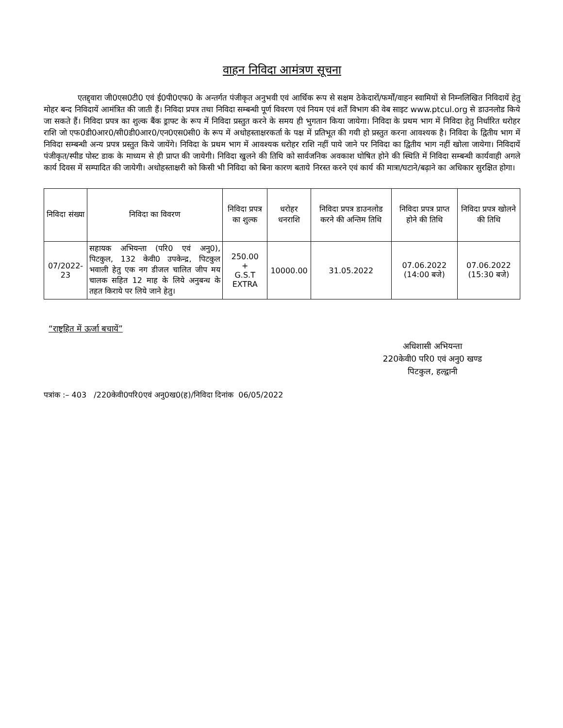वाहन निविदा आमंत्रण सूचना
एतद्द्वारा जी0एस0टी0 एवं ई0पी0एफ0 के अन्तर्गत पंजीकृत अनुभवी एवं आर्थिक रूप से सक्षम ठेकेदारों/फर्मों/वाहन स्वामियों से निम्नलिखित निविदायें हेतु मोहर बन्द निविदायें आमंत्रित की जाती हैं। निविदा प्रपत्र तथा निविदा सम्बन्धी पूर्ण विवरण एवं नियम एवं शर्तें विभाग की वेब साइट www.ptcul.org से डाउनलोड किये जा सकते हैं। निविदा प्रपत्र का शुल्क बैंक ड्राफ्ट के रूप में निविदा प्रस्तुत करने के समय ही भुगतान किया जायेगा। निविदा के प्रथम भाग में निविदा हेतु निर्धारित धरोहर राशि जो एफ0डी0आर0/सी0डी0आर0/एन0एस0सी0 के रूप में अधोहस्ताक्षरकर्ता के पक्ष में प्रतिभूत की गयी हो प्रस्तुत करना आवश्यक है। निविदा के द्वितीय भाग में निविदा सम्बन्धी अन्य प्रपत्र प्रस्तुत किये जायेंगे। निविदा के प्रथम भाग में आवश्यक धरोहर राशि नहीं पाये जाने पर निविदा का द्वितीय भाग नहीं खोला जायेगा। निविदायें पंजीकृत/स्पीड पोस्ट डाक के माध्यम से ही प्राप्त की जायेगी। निविदा खुलने की तिथि को सार्वजनिक अवकाश घोषित होने की स्थिति में निविदा सम्बन्धी कार्यवाही अगले कार्य दिवस में सम्पादित की जायेगी। अधोहस्ताक्षरी को किसी भी निविदा को बिना कारण बताये निरस्त करने एवं कार्य की मात्रा/घटाने/बढ़ाने का अधिकार सुरक्षित होगा।
| निविदा संख्या | निविदा का विवरण | निविदा प्रपत्र का शुल्क | धरोहर धनराशि | निविदा प्रपत्र डाउनलोड करने की अन्तिम तिथि | निविदा प्रपत्र प्राप्त होने की तिथि | निविदा प्रपत्र खोलने की तिथि |
| --- | --- | --- | --- | --- | --- | --- |
| 07/2022-23 | सहायक अभियन्ता (परि0 एवं अनु0), पिटकुल, 132 केवी0 उपकेन्द्र, पिटकुल भवाली हेतु एक नग डीजल चालित जीप मय चालक सहित 12 माह के लिये अनुबन्ध के तहत किराये पर लिये जाने हेतु। | 250.00 + G.S.T EXTRA | 10000.00 | 31.05.2022 | 07.06.2022 (14:00 बजे) | 07.06.2022 (15:30 बजे) |
“राष्ट्रहित में ऊर्जा बचायें”
अधिशासी अभियन्ता
220केवी0 परि0 एवं अनु0 खण्ड
पिटकुल, हल्द्वानी
पत्रांक :– 403 /220केवी0परि0एवं अनु0ख0(ह)/निविदा दिनांक 06/05/2022